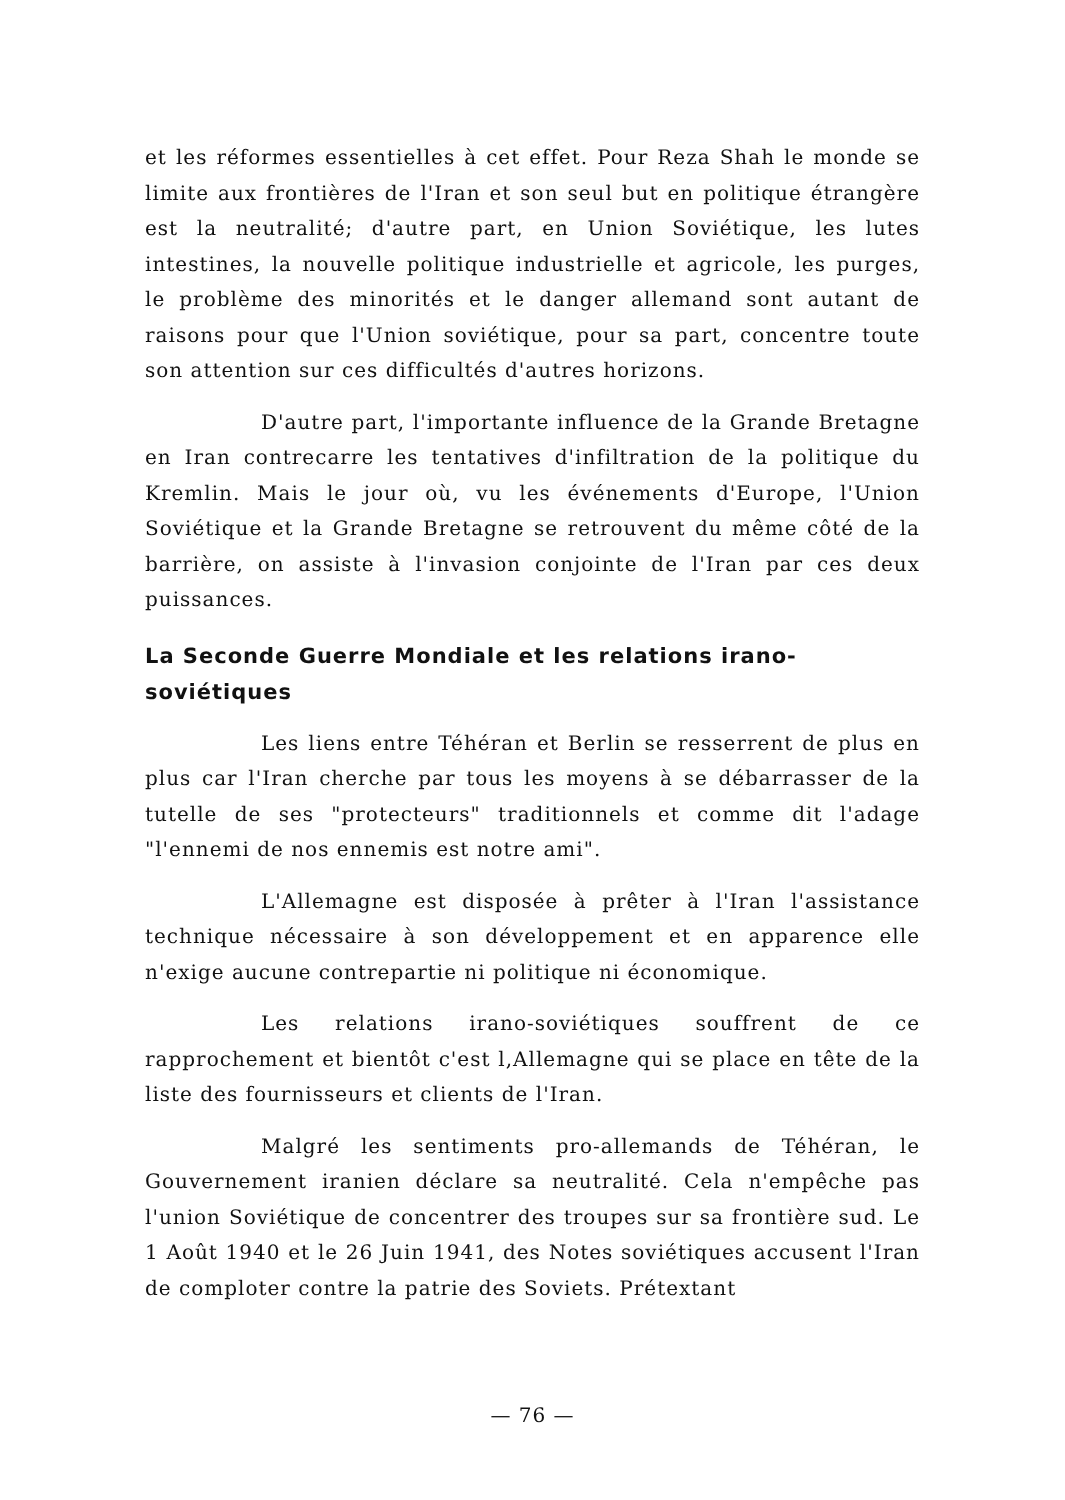et les réformes essentielles à cet effet. Pour Reza Shah le monde se limite aux frontières de l'Iran et son seul but en politique étrangère est la neutralité; d'autre part, en Union Soviétique, les lutes intestines, la nouvelle politique industrielle et agricole, les purges, le problème des minorités et le danger allemand sont autant de raisons pour que l'Union soviétique, pour sa part, concentre toute son attention sur ces difficultés d'autres horizons.
D'autre part, l'importante influence de la Grande Bretagne en Iran contrecarre les tentatives d'infiltration de la politique du Kremlin. Mais le jour où, vu les événements d'Europe, l'Union Soviétique et la Grande Bretagne se retrouvent du même côté de la barrière, on assiste à l'invasion conjointe de l'Iran par ces deux puissances.
La Seconde Guerre Mondiale et les relations irano-soviétiques
Les liens entre Téhéran et Berlin se resserrent de plus en plus car l'Iran cherche par tous les moyens à se débarrasser de la tutelle de ses "protecteurs" traditionnels et comme dit l'adage "l'ennemi de nos ennemis est notre ami".
L'Allemagne est disposée à prêter à l'Iran l'assistance technique nécessaire à son développement et en apparence elle n'exige aucune contrepartie ni politique ni économique.
Les relations irano-soviétiques souffrent de ce rapprochement et bientôt c'est l,Allemagne qui se place en tête de la liste des fournisseurs et clients de l'Iran.
Malgré les sentiments pro-allemands de Téhéran, le Gouvernement iranien déclare sa neutralité. Cela n'empêche pas l'union Soviétique de concentrer des troupes sur sa frontière sud. Le 1 Août 1940 et le 26 Juin 1941, des Notes soviétiques accusent l'Iran de comploter contre la patrie des Soviets. Prétextant
— 76 —